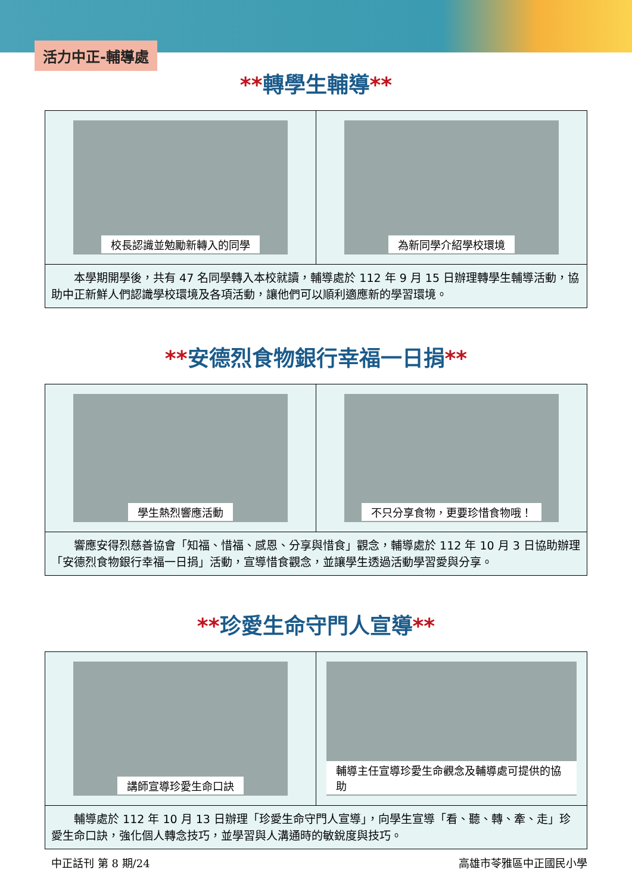活力中正-輔導處
**轉學生輔導**
校長認識並勉勵新轉入的同學 為新同學介紹學校環境
本學期開學後，共有 47 名同學轉入本校就讀，輔導處於 112 年 9 月 15 日辦理轉學生輔導活動，協助中正新鮮人們認識學校環境及各項活動，讓他們可以順利適應新的學習環境。
**安德烈食物銀行幸福一日捐**
學生熱烈響應活動 不只分享食物，更要珍惜食物哦！
響應安得烈慈善協會「知福、惜福、感恩、分享與惜食」觀念，輔導處於 112 年 10 月 3 日協助辦理「安德烈食物銀行幸福一日捐」活動，宣導惜食觀念，並讓學生透過活動學習愛與分享。
**珍愛生命守門人宣導**
講師宣導珍愛生命口訣 輔導主任宣導珍愛生命觀念及輔導處可提供的協助
輔導處於 112 年 10 月 13 日辦理「珍愛生命守門人宣導」，向學生宣導「看、聽、轉、牽、走」珍愛生命口訣，強化個人轉念技巧，並學習與人溝通時的敏銳度與技巧。
中正話刊 第 8 期/24 高雄市苓雅區中正國民小學